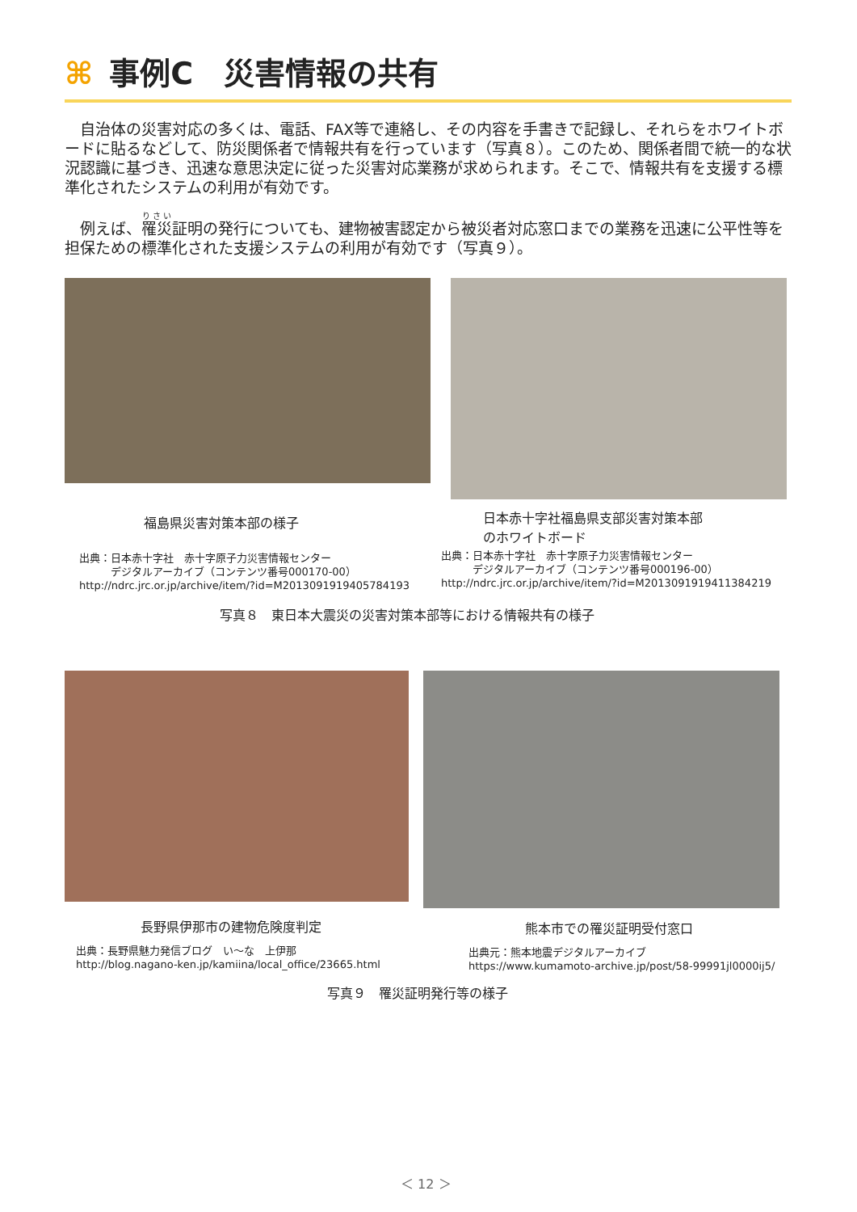⌘ 事例C　災害情報の共有
自治体の災害対応の多くは、電話、FAX等で連絡し、その内容を手書きで記録し、それらをホワイトボードに貼るなどして、防災関係者で情報共有を行っています（写真８）。このため、関係者間で統一的な状況認識に基づき、迅速な意思決定に従った災害対応業務が求められます。そこで、情報共有を支援する標準化されたシステムの利用が有効です。
例えば、罹災証明の発行についても、建物被害認定から被災者対応窓口までの業務を迅速に公平性等を担保ための標準化された支援システムの利用が有効です（写真９）。
福島県災害対策本部の様子
日本赤十字社福島県支部災害対策本部
のホワイトボード
出典：日本赤十字社　赤十字原子力災害情報センター
　　　デジタルアーカイブ（コンテンツ番号000170-00）
http://ndrc.jrc.or.jp/archive/item/?id=M2013091919405784193
出典：日本赤十字社　赤十字原子力災害情報センター
　　　デジタルアーカイブ（コンテンツ番号000196-00）
http://ndrc.jrc.or.jp/archive/item/?id=M2013091919411384219
写真８　東日本大震災の災害対策本部等における情報共有の様子
長野県伊那市の建物危険度判定 熊本市での罹災証明受付窓口
出典：長野県魅力発信ブログ　い～な　上伊那
http://blog.nagano-ken.jp/kamiina/local_office/23665.html
出典元：熊本地震デジタルアーカイブ
https://www.kumamoto-archive.jp/post/58-99991jl0000ij5/
写真９　罹災証明発行等の様子
＜ 12 ＞